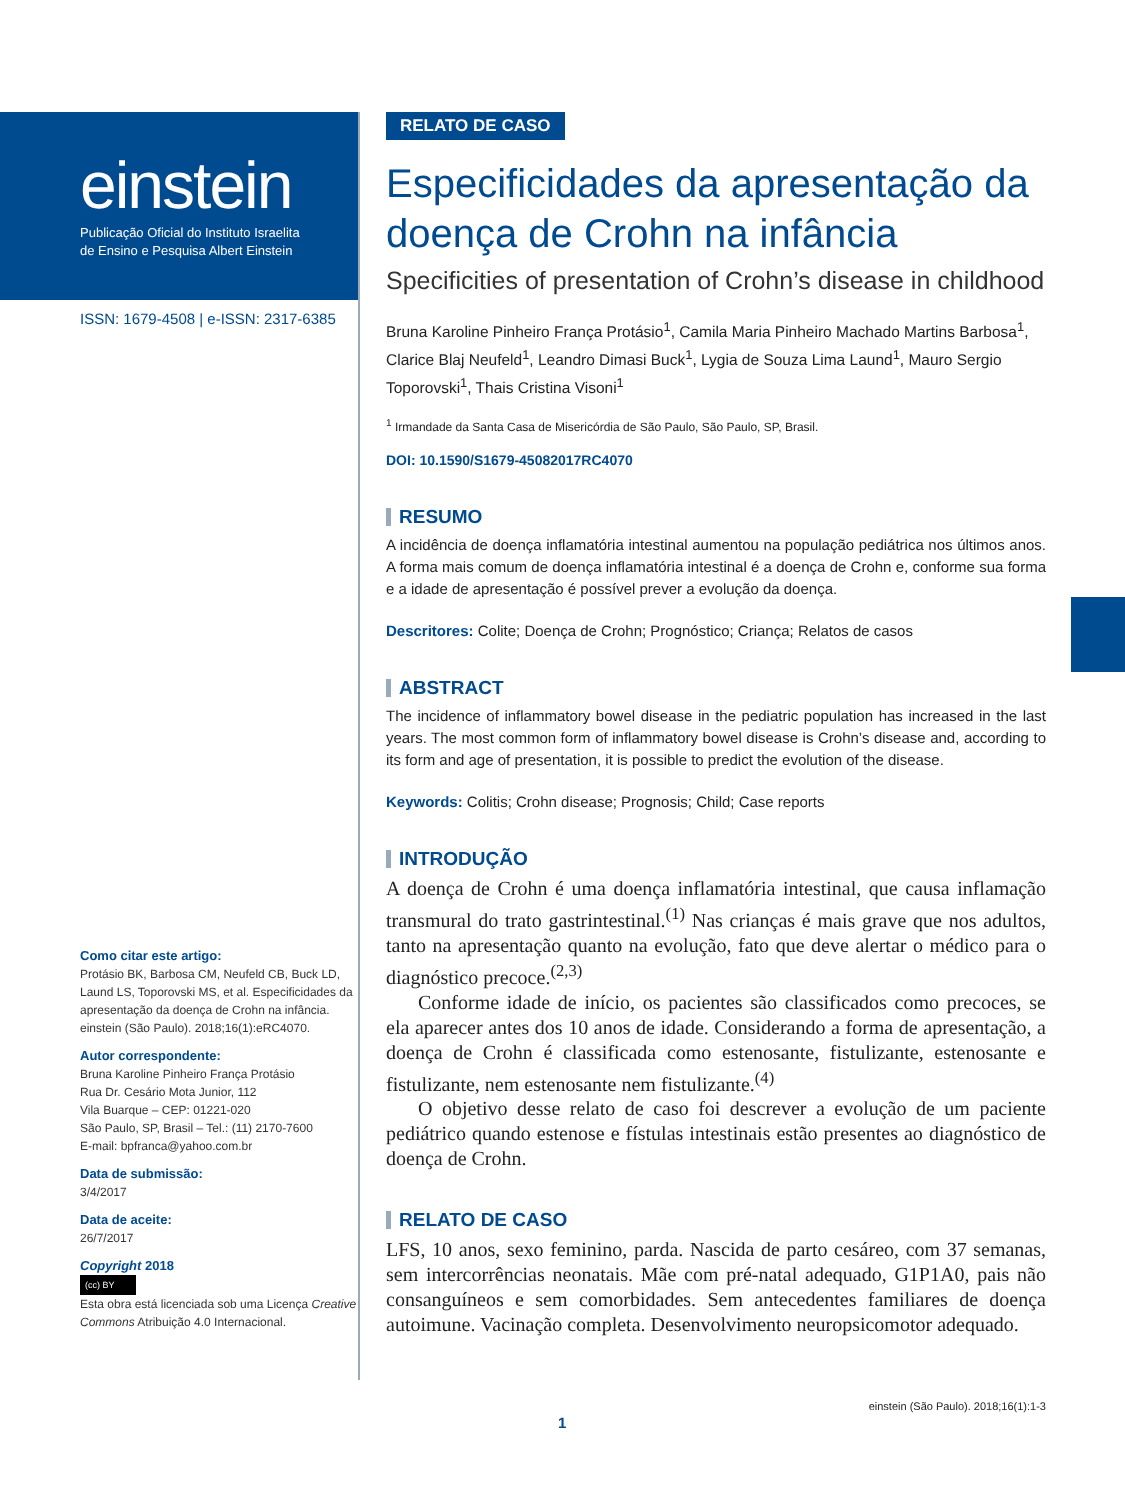einstein
Publicação Oficial do Instituto Israelita
de Ensino e Pesquisa Albert Einstein
ISSN: 1679-4508 | e-ISSN: 2317-6385
Como citar este artigo:
Protásio BK, Barbosa CM, Neufeld CB, Buck LD, Laund LS, Toporovski MS, et al. Especificidades da apresentação da doença de Crohn na infância. einstein (São Paulo). 2018;16(1):eRC4070.
Autor correspondente:
Bruna Karoline Pinheiro França Protásio
Rua Dr. Cesário Mota Junior, 112
Vila Buarque – CEP: 01221-020
São Paulo, SP, Brasil – Tel.: (11) 2170-7600
E-mail: bpfranca@yahoo.com.br
Data de submissão:
3/4/2017
Data de aceite:
26/7/2017
Copyright 2018
(cc) BY
Esta obra está licenciada sob uma Licença Creative Commons Atribuição 4.0 Internacional.
RELATO DE CASO
Especificidades da apresentação da doença de Crohn na infância
Specificities of presentation of Crohn’s disease in childhood
Bruna Karoline Pinheiro França Protásio<sup>1</sup>, Camila Maria Pinheiro Machado Martins Barbosa<sup>1</sup>, Clarice Blaj Neufeld<sup>1</sup>, Leandro Dimasi Buck<sup>1</sup>, Lygia de Souza Lima Laund<sup>1</sup>, Mauro Sergio Toporovski<sup>1</sup>, Thais Cristina Visoni<sup>1</sup>
<sup>1</sup> Irmandade da Santa Casa de Misericórdia de São Paulo, São Paulo, SP, Brasil.
DOI: 10.1590/S1679-45082017RC4070
RESUMO
A incidência de doença inflamatória intestinal aumentou na população pediátrica nos últimos anos. A forma mais comum de doença inflamatória intestinal é a doença de Crohn e, conforme sua forma e a idade de apresentação é possível prever a evolução da doença.
Descritores: Colite; Doença de Crohn; Prognóstico; Criança; Relatos de casos
ABSTRACT
The incidence of inflammatory bowel disease in the pediatric population has increased in the last years. The most common form of inflammatory bowel disease is Crohn’s disease and, according to its form and age of presentation, it is possible to predict the evolution of the disease.
Keywords: Colitis; Crohn disease; Prognosis; Child; Case reports
INTRODUÇÃO
A doença de Crohn é uma doença inflamatória intestinal, que causa inflamação transmural do trato gastrintestinal.<sup>(1)</sup> Nas crianças é mais grave que nos adultos, tanto na apresentação quanto na evolução, fato que deve alertar o médico para o diagnóstico precoce.<sup>(2,3)</sup>
Conforme idade de início, os pacientes são classificados como precoces, se ela aparecer antes dos 10 anos de idade. Considerando a forma de apresentação, a doença de Crohn é classificada como estenosante, fistulizante, estenosante e fistulizante, nem estenosante nem fistulizante.<sup>(4)</sup>
O objetivo desse relato de caso foi descrever a evolução de um paciente pediátrico quando estenose e fístulas intestinais estão presentes ao diagnóstico de doença de Crohn.
RELATO DE CASO
LFS, 10 anos, sexo feminino, parda. Nascida de parto cesáreo, com 37 semanas, sem intercorrências neonatais. Mãe com pré-natal adequado, G1P1A0, pais não consanguíneos e sem comorbidades. Sem antecedentes familiares de doença autoimune. Vacinação completa. Desenvolvimento neuropsicomotor adequado.
1 einstein (São Paulo). 2018;16(1):1-3